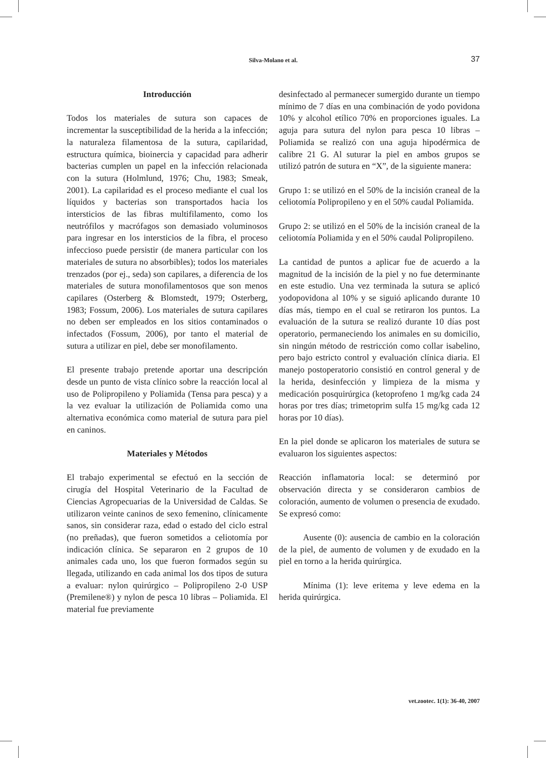Silva-Molano et al.
37
Introducción
Todos los materiales de sutura son capaces de incrementar la susceptibilidad de la herida a la infección; la naturaleza filamentosa de la sutura, capilaridad, estructura química, bioinercia y capacidad para adherir bacterias cumplen un papel en la infección relacionada con la sutura (Holmlund, 1976; Chu, 1983; Smeak, 2001). La capilaridad es el proceso mediante el cual los líquidos y bacterias son transportados hacia los intersticios de las fibras multifilamento, como los neutrófilos y macrófagos son demasiado voluminosos para ingresar en los intersticios de la fibra, el proceso infeccioso puede persistir (de manera particular con los materiales de sutura no absorbibles); todos los materiales trenzados (por ej., seda) son capilares, a diferencia de los materiales de sutura monofilamentosos que son menos capilares (Osterberg & Blomstedt, 1979; Osterberg, 1983; Fossum, 2006). Los materiales de sutura capilares no deben ser empleados en los sitios contaminados o infectados (Fossum, 2006), por tanto el material de sutura a utilizar en piel, debe ser monofilamento.
El presente trabajo pretende aportar una descripción desde un punto de vista clínico sobre la reacción local al uso de Polipropileno y Poliamida (Tensa para pesca) y a la vez evaluar la utilización de Poliamida como una alternativa económica como material de sutura para piel en caninos.
Materiales y Métodos
El trabajo experimental se efectuó en la sección de cirugía del Hospital Veterinario de la Facultad de Ciencias Agropecuarias de la Universidad de Caldas. Se utilizaron veinte caninos de sexo femenino, clínicamente sanos, sin considerar raza, edad o estado del ciclo estral (no preñadas), que fueron sometidos a celiotomía por indicación clínica. Se separaron en 2 grupos de 10 animales cada uno, los que fueron formados según su llegada, utilizando en cada animal los dos tipos de sutura a evaluar: nylon quirúrgico – Polipropileno 2-0 USP (Premilene®) y nylon de pesca 10 libras – Poliamida. El material fue previamente
desinfectado al permanecer sumergido durante un tiempo mínimo de 7 días en una combinación de yodo povidona 10% y alcohol etílico 70% en proporciones iguales. La aguja para sutura del nylon para pesca 10 libras – Poliamida se realizó con una aguja hipodérmica de calibre 21 G. Al suturar la piel en ambos grupos se utilizó patrón de sutura en “X”, de la siguiente manera:
Grupo 1: se utilizó en el 50% de la incisión craneal de la celiotomía Polipropileno y en el 50% caudal Poliamida.
Grupo 2: se utilizó en el 50% de la incisión craneal de la celiotomía Poliamida y en el 50% caudal Polipropileno.
La cantidad de puntos a aplicar fue de acuerdo a la magnitud de la incisión de la piel y no fue determinante en este estudio. Una vez terminada la sutura se aplicó yodopovidona al 10% y se siguió aplicando durante 10 días más, tiempo en el cual se retiraron los puntos. La evaluación de la sutura se realizó durante 10 días post operatorio, permaneciendo los animales en su domicilio, sin ningún método de restricción como collar isabelino, pero bajo estricto control y evaluación clínica diaria. El manejo postoperatorio consistió en control general y de la herida, desinfección y limpieza de la misma y medicación posquirúrgica (ketoprofeno 1 mg/kg cada 24 horas por tres días; trimetoprim sulfa 15 mg/kg cada 12 horas por 10 días).
En la piel donde se aplicaron los materiales de sutura se evaluaron los siguientes aspectos:
Reacción inflamatoria local: se determinó por observación directa y se consideraron cambios de coloración, aumento de volumen o presencia de exudado. Se expresó como:
Ausente (0): ausencia de cambio en la coloración de la piel, de aumento de volumen y de exudado en la piel en torno a la herida quirúrgica.
Mínima (1): leve eritema y leve edema en la herida quirúrgica.
vet.zootec. 1(1): 36-40, 2007